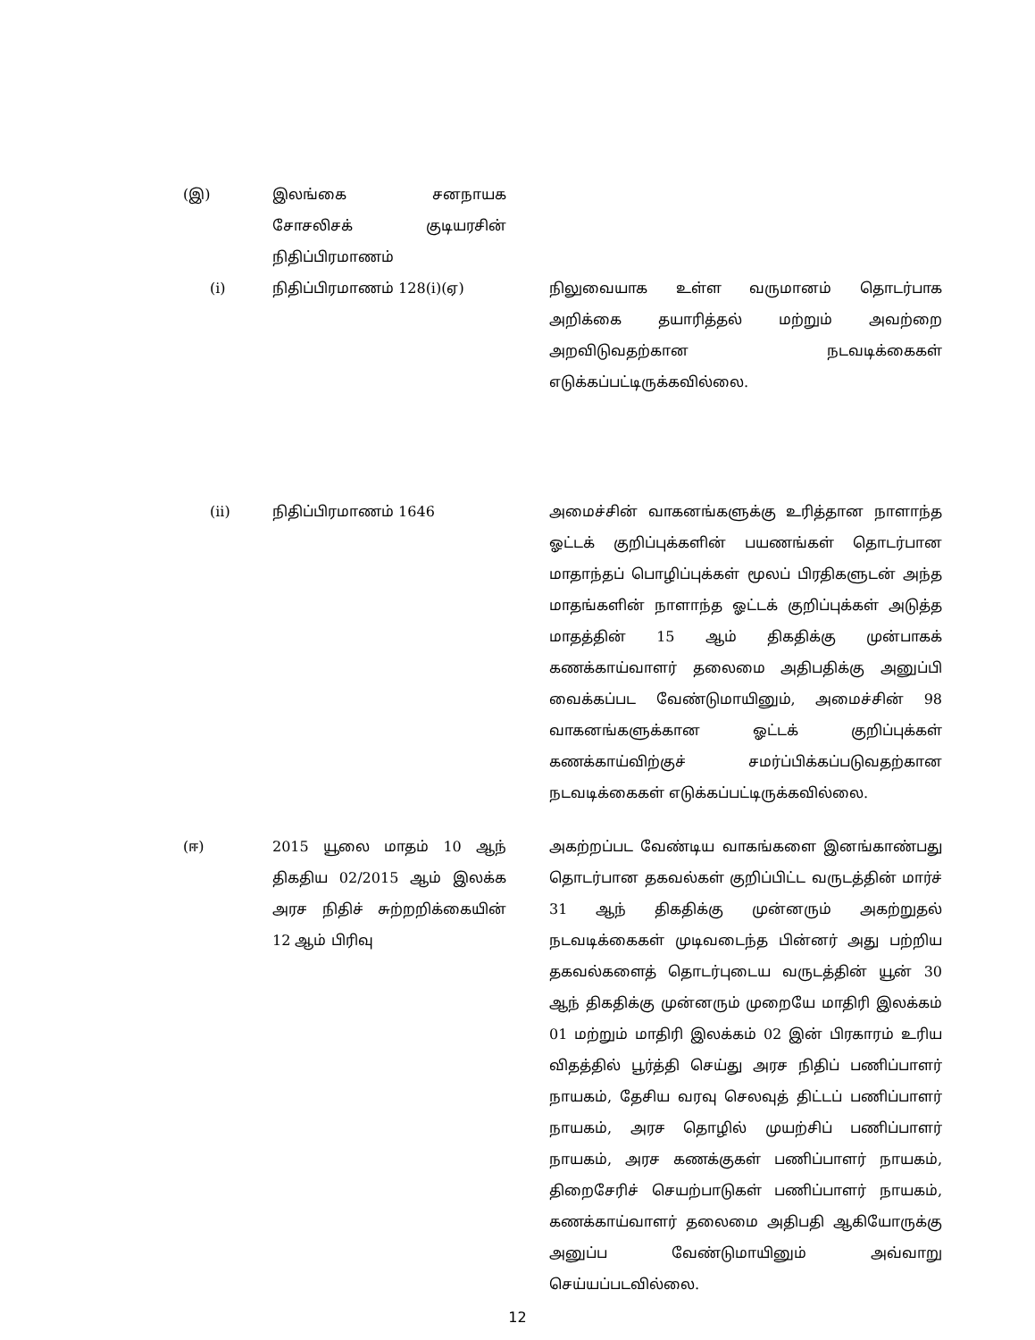| (இ) | இலங்கை சனநாயக சோசலிசக் குடியரசின் நிதிப்பிரமாணம் | | |
| (i) | நிதிப்பிரமாணம் 128(i)(ஏ) | | நிலுவையாக உள்ள வருமானம் தொடர்பாக அறிக்கை தயாரித்தல் மற்றும் அவற்றை அறவிடுவதற்கான நடவடிக்கைகள் எடுக்கப்பட்டிருக்கவில்லை. |
| (ii) | நிதிப்பிரமாணம் 1646 | | அமைச்சின் வாகனங்களுக்கு உரித்தான நாளாந்த ஓட்டக் குறிப்புக்களின் பயணங்கள் தொடர்பான மாதாந்தப் பொழிப்புக்கள் மூலப் பிரதிகளுடன் அந்த மாதங்களின் நாளாந்த ஓட்டக் குறிப்புக்கள் அடுத்த மாதத்தின் 15 ஆம் திகதிக்கு முன்பாகக் கணக்காய்வாளர் தலைமை அதிபதிக்கு அனுப்பி வைக்கப்பட வேண்டுமாயினும், அமைச்சின் 98 வாகனங்களுக்கான ஓட்டக் குறிப்புக்கள் கணக்காய்விற்குச் சமர்ப்பிக்கப்படுவதற்கான நடவடிக்கைகள் எடுக்கப்பட்டிருக்கவில்லை. |
| (ஈ) | 2015 யூலை மாதம் 10 ஆந் திகதிய 02/2015 ஆம் இலக்க அரச நிதிச் சுற்றறிக்கையின் 12 ஆம் பிரிவு | | அகற்றப்பட வேண்டிய வாகங்களை இனங்காண்பது தொடர்பான தகவல்கள் குறிப்பிட்ட வருடத்தின் மார்ச் 31 ஆந் திகதிக்கு முன்னரும் அகற்றுதல் நடவடிக்கைகள் முடிவடைந்த பின்னர் அது பற்றிய தகவல்களைத் தொடர்புடைய வருடத்தின் யூன் 30 ஆந் திகதிக்கு முன்னரும் முறையே மாதிரி இலக்கம் 01 மற்றும் மாதிரி இலக்கம் 02 இன் பிரகாரம் உரிய விதத்தில் பூர்த்தி செய்து அரச நிதிப் பணிப்பாளர் நாயகம், தேசிய வரவு செலவுத் திட்டப் பணிப்பாளர் நாயகம், அரச தொழில் முயற்சிப் பணிப்பாளர் நாயகம், அரச கணக்குகள் பணிப்பாளர் நாயகம், திறைசேரிச் செயற்பாடுகள் பணிப்பாளர் நாயகம், கணக்காய்வாளர் தலைமை அதிபதி ஆகியோருக்கு அனுப்ப வேண்டுமாயினும் அவ்வாறு செய்யப்படவில்லை. |
12